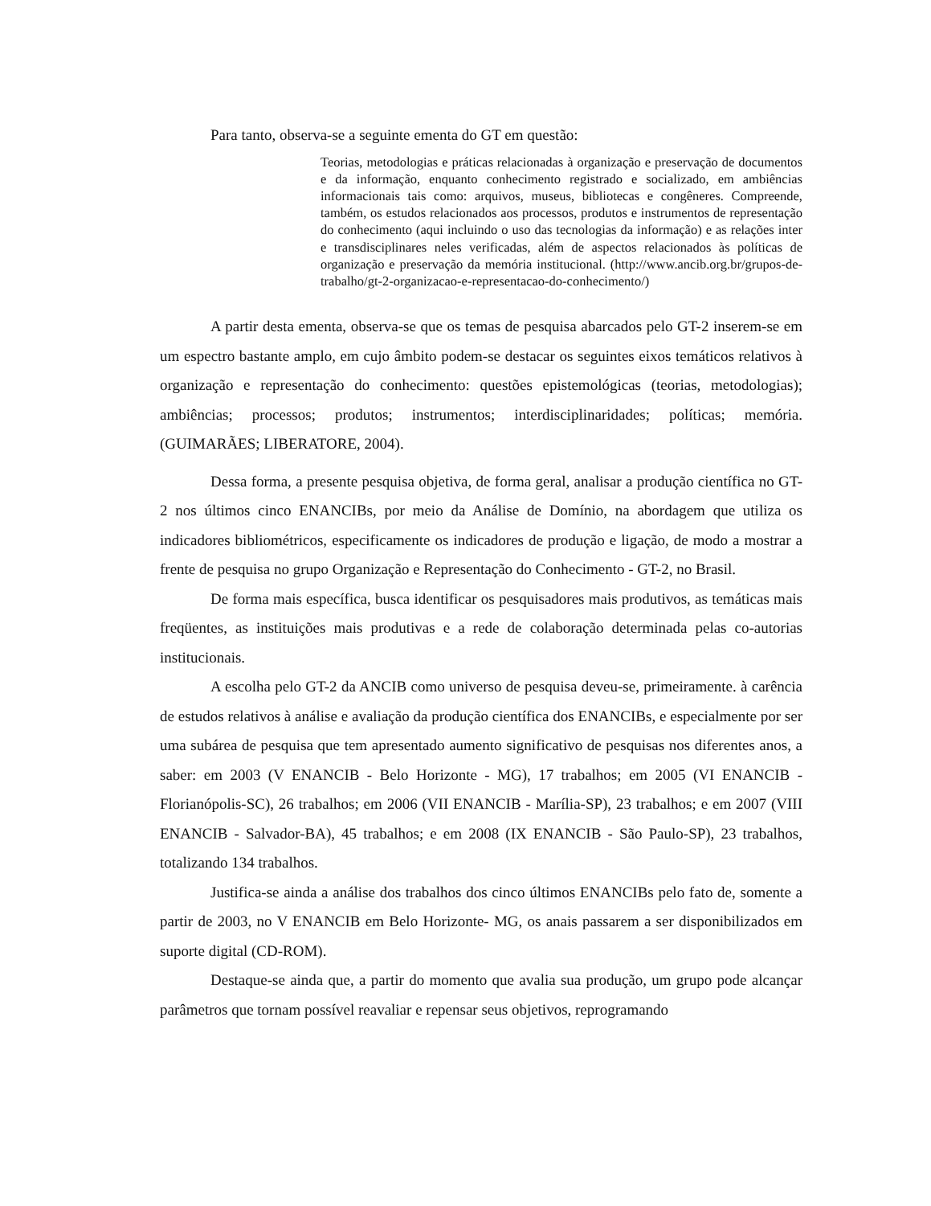Para tanto, observa-se a seguinte ementa do GT em questão:
Teorias, metodologias e práticas relacionadas à organização e preservação de documentos e da informação, enquanto conhecimento registrado e socializado, em ambiências informacionais tais como: arquivos, museus, bibliotecas e congêneres. Compreende, também, os estudos relacionados aos processos, produtos e instrumentos de representação do conhecimento (aqui incluindo o uso das tecnologias da informação) e as relações inter e transdisciplinares neles verificadas, além de aspectos relacionados às políticas de organização e preservação da memória institucional. (http://www.ancib.org.br/grupos-de-trabalho/gt-2-organizacao-e-representacao-do-conhecimento/)
A partir desta ementa, observa-se que os temas de pesquisa abarcados pelo GT-2 inserem-se em um espectro bastante amplo, em cujo âmbito podem-se destacar os seguintes eixos temáticos relativos à organização e representação do conhecimento: questões epistemológicas (teorias, metodologias); ambiências; processos; produtos; instrumentos; interdisciplinaridades; políticas; memória. (GUIMARÃES; LIBERATORE, 2004).
Dessa forma, a presente pesquisa objetiva, de forma geral, analisar a produção científica no GT-2 nos últimos cinco ENANCIBs, por meio da Análise de Domínio, na abordagem que utiliza os indicadores bibliométricos, especificamente os indicadores de produção e ligação, de modo a mostrar a frente de pesquisa no grupo Organização e Representação do Conhecimento - GT-2, no Brasil.
De forma mais específica, busca identificar os pesquisadores mais produtivos, as temáticas mais freqüentes, as instituições mais produtivas e a rede de colaboração determinada pelas co-autorias institucionais.
A escolha pelo GT-2 da ANCIB como universo de pesquisa deveu-se, primeiramente. à carência de estudos relativos à análise e avaliação da produção científica dos ENANCIBs, e especialmente por ser uma subárea de pesquisa que tem apresentado aumento significativo de pesquisas nos diferentes anos, a saber: em 2003 (V ENANCIB - Belo Horizonte - MG), 17 trabalhos; em 2005 (VI ENANCIB - Florianópolis-SC), 26 trabalhos; em 2006 (VII ENANCIB - Marília-SP), 23 trabalhos; e em 2007 (VIII ENANCIB - Salvador-BA), 45 trabalhos; e em 2008 (IX ENANCIB - São Paulo-SP), 23 trabalhos, totalizando 134 trabalhos.
Justifica-se ainda a análise dos trabalhos dos cinco últimos ENANCIBs pelo fato de, somente a partir de 2003, no V ENANCIB em Belo Horizonte- MG, os anais passarem a ser disponibilizados em suporte digital (CD-ROM).
Destaque-se ainda que, a partir do momento que avalia sua produção, um grupo pode alcançar parâmetros que tornam possível reavaliar e repensar seus objetivos, reprogramando